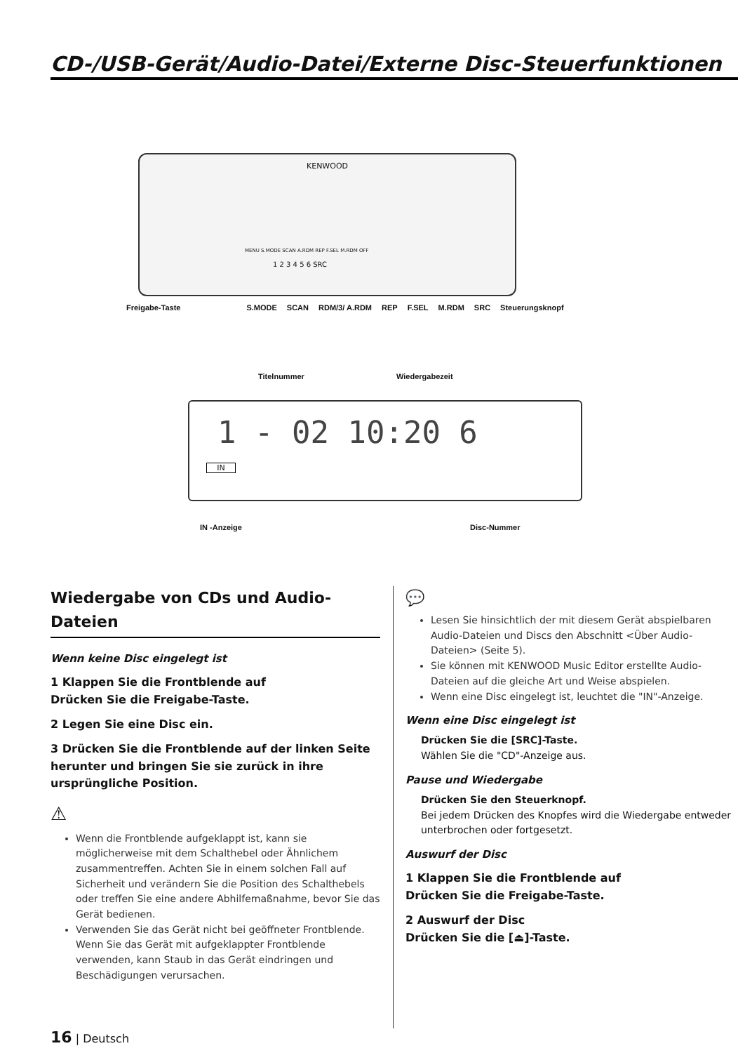CD-/USB-Gerät/Audio-Datei/Externe Disc-Steuerfunktionen
KENWOOD
MENU S.MODE SCAN A.RDM REP F.SEL M.RDM OFF
1 2 3 4 5 6 SRC
Freigabe-Taste S.MODE SCAN RDM/3/ A.RDM REP F.SEL M.RDM SRC Steuerungsknopf
Titelnummer Wiedergabezeit
1 - 02 10:20 6
IN
IN -Anzeige Disc-Nummer
Wiedergabe von CDs und Audio-Dateien
Wenn keine Disc eingelegt ist
1 Klappen Sie die Frontblende auf
Drücken Sie die Freigabe-Taste.
2 Legen Sie eine Disc ein.
3 Drücken Sie die Frontblende auf der linken Seite herunter und bringen Sie sie zurück in ihre ursprüngliche Position.
⚠
Wenn die Frontblende aufgeklappt ist, kann sie möglicherweise mit dem Schalthebel oder Ähnlichem zusammentreffen. Achten Sie in einem solchen Fall auf Sicherheit und verändern Sie die Position des Schalthebels oder treffen Sie eine andere Abhilfemaßnahme, bevor Sie das Gerät bedienen.
Verwenden Sie das Gerät nicht bei geöffneter Frontblende. Wenn Sie das Gerät mit aufgeklappter Frontblende verwenden, kann Staub in das Gerät eindringen und Beschädigungen verursachen.
💬
Lesen Sie hinsichtlich der mit diesem Gerät abspielbaren Audio-Dateien und Discs den Abschnitt <Über Audio-Dateien> (Seite 5).
Sie können mit KENWOOD Music Editor erstellte Audio-Dateien auf die gleiche Art und Weise abspielen.
Wenn eine Disc eingelegt ist, leuchtet die "IN"-Anzeige.
Wenn eine Disc eingelegt ist
Drücken Sie die [SRC]-Taste.
Wählen Sie die "CD"-Anzeige aus.
Pause und Wiedergabe
Drücken Sie den Steuerknopf.
Bei jedem Drücken des Knopfes wird die Wiedergabe entweder unterbrochen oder fortgesetzt.
Auswurf der Disc
1 Klappen Sie die Frontblende auf
Drücken Sie die Freigabe-Taste.
2 Auswurf der Disc
Drücken Sie die [⏏]-Taste.
16 | Deutsch